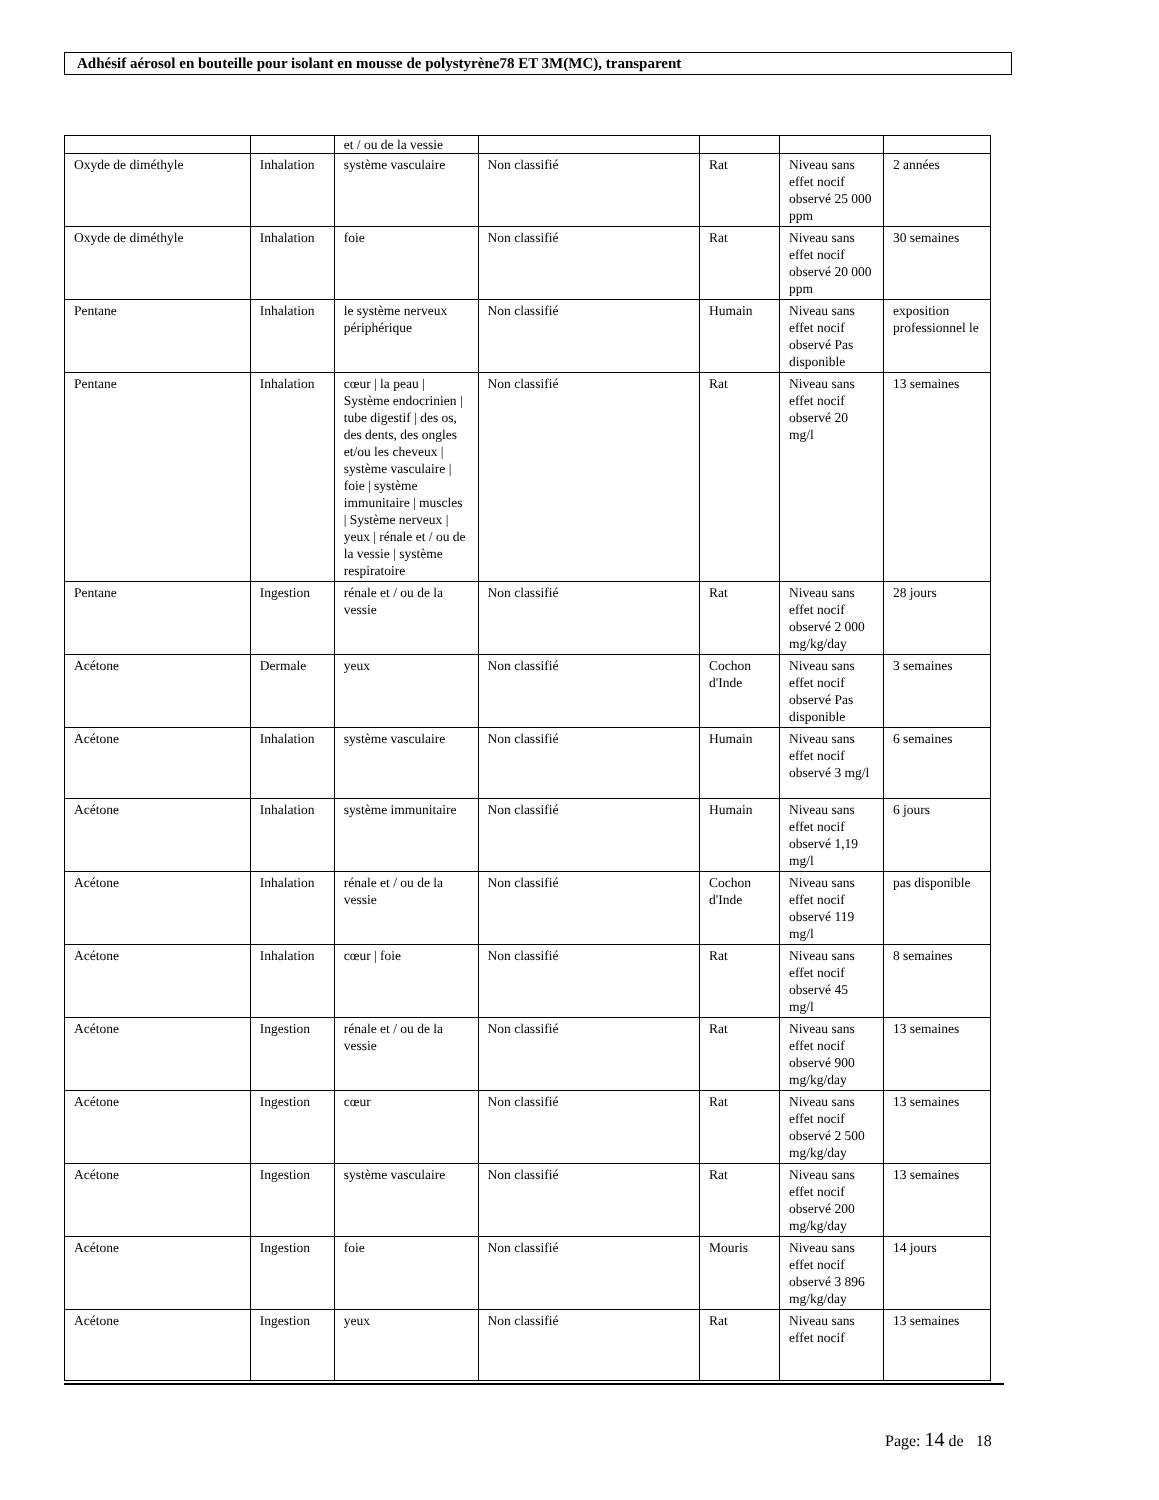Adhésif aérosol en bouteille pour isolant en mousse de polystyrène78 ET 3M(MC), transparent
| | | et / ou de la vessie | | | | |
| Oxyde de diméthyle | Inhalation | système vasculaire | Non classifié | Rat | Niveau sans effet nocif observé 25 000 ppm | 2 années |
| Oxyde de diméthyle | Inhalation | foie | Non classifié | Rat | Niveau sans effet nocif observé 20 000 ppm | 30 semaines |
| Pentane | Inhalation | le système nerveux périphérique | Non classifié | Humain | Niveau sans effet nocif observé Pas disponible | exposition professionnel le |
| Pentane | Inhalation | cœur / la peau / Système endocrinien / tube digestif / des os, des dents, des ongles et/ou les cheveux / système vasculaire / foie / système immunitaire / muscles / Système nerveux / yeux / rénale et / ou de la vessie / système respiratoire | Non classifié | Rat | Niveau sans effet nocif observé 20 mg/l | 13 semaines |
| Pentane | Ingestion | rénale et / ou de la vessie | Non classifié | Rat | Niveau sans effet nocif observé 2 000 mg/kg/day | 28 jours |
| Acétone | Dermale | yeux | Non classifié | Cochon d'Inde | Niveau sans effet nocif observé Pas disponible | 3 semaines |
| Acétone | Inhalation | système vasculaire | Non classifié | Humain | Niveau sans effet nocif observé 3 mg/l | 6 semaines |
| Acétone | Inhalation | système immunitaire | Non classifié | Humain | Niveau sans effet nocif observé 1,19 mg/l | 6 jours |
| Acétone | Inhalation | rénale et / ou de la vessie | Non classifié | Cochon d'Inde | Niveau sans effet nocif observé 119 mg/l | pas disponible |
| Acétone | Inhalation | cœur / foie | Non classifié | Rat | Niveau sans effet nocif observé 45 mg/l | 8 semaines |
| Acétone | Ingestion | rénale et / ou de la vessie | Non classifié | Rat | Niveau sans effet nocif observé 900 mg/kg/day | 13 semaines |
| Acétone | Ingestion | cœur | Non classifié | Rat | Niveau sans effet nocif observé 2 500 mg/kg/day | 13 semaines |
| Acétone | Ingestion | système vasculaire | Non classifié | Rat | Niveau sans effet nocif observé 200 mg/kg/day | 13 semaines |
| Acétone | Ingestion | foie | Non classifié | Mouris | Niveau sans effet nocif observé 3 896 mg/kg/day | 14 jours |
| Acétone | Ingestion | yeux | Non classifié | Rat | Niveau sans effet nocif | 13 semaines |
Page: 14 de 18